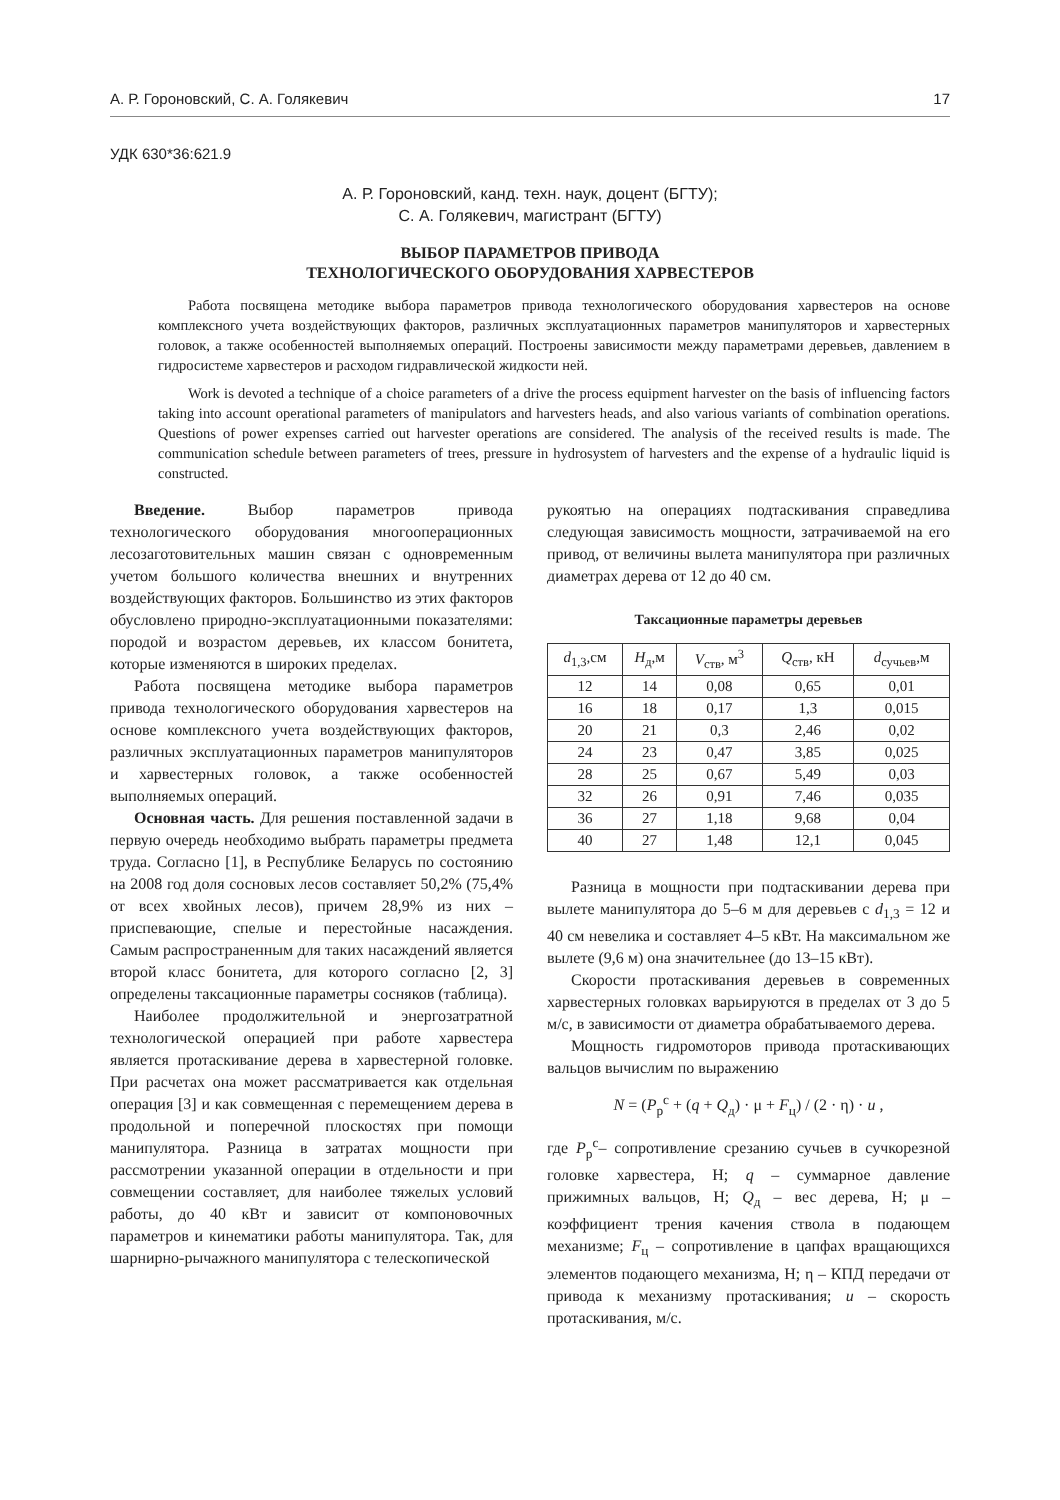А. Р. Гороновский, С. А. Голякевич 17
УДК 630*36:621.9
А. Р. Гороновский, канд. техн. наук, доцент (БГТУ);
С. А. Голякевич, магистрант (БГТУ)
ВЫБОР ПАРАМЕТРОВ ПРИВОДА
ТЕХНОЛОГИЧЕСКОГО ОБОРУДОВАНИЯ ХАРВЕСТЕРОВ
Работа посвящена методике выбора параметров привода технологического оборудования харвестеров на основе комплексного учета воздействующих факторов, различных эксплуатационных параметров манипуляторов и харвестерных головок, а также особенностей выполняемых операций. Построены зависимости между параметрами деревьев, давлением в гидросистеме харвестеров и расходом гидравлической жидкости ней.
Work is devoted a technique of a choice parameters of a drive the process equipment harvester on the basis of influencing factors taking into account operational parameters of manipulators and harvesters heads, and also various variants of combination operations. Questions of power expenses carried out harvester operations are considered. The analysis of the received results is made. The communication schedule between parameters of trees, pressure in hydrosystem of harvesters and the expense of a hydraulic liquid is constructed.
Введение. Выбор параметров привода технологического оборудования многооперационных лесозаготовительных машин связан с одновременным учетом большого количества внешних и внутренних воздействующих факторов. Большинство из этих факторов обусловлено природно-эксплуатационными показателями: породой и возрастом деревьев, их классом бонитета, которые изменяются в широких пределах.
Работа посвящена методике выбора параметров привода технологического оборудования харвестеров на основе комплексного учета воздействующих факторов, различных эксплуатационных параметров манипуляторов и харвестерных головок, а также особенностей выполняемых операций.
Основная часть. Для решения поставленной задачи в первую очередь необходимо выбрать параметры предмета труда. Согласно [1], в Республике Беларусь по состоянию на 2008 год доля сосновых лесов составляет 50,2% (75,4% от всех хвойных лесов), причем 28,9% из них – приспевающие, спелые и перестойные насаждения. Самым распространенным для таких насаждений является второй класс бонитета, для которого согласно [2, 3] определены таксационные параметры сосняков (таблица).
Наиболее продолжительной и энергозатратной технологической операцией при работе харвестера является протаскивание дерева в харвестерной головке. При расчетах она может рассматривается как отдельная операция [3] и как совмещенная с перемещением дерева в продольной и поперечной плоскостях при помощи манипулятора. Разница в затратах мощности при рассмотрении указанной операции в отдельности и при совмещении составляет, для наиболее тяжелых условий работы, до 40 кВт и зависит от компоновочных параметров и кинематики работы манипулятора. Так, для шарнирно-рычажного манипулятора с телескопической
рукоятью на операциях подтаскивания справедлива следующая зависимость мощности, затрачиваемой на его привод, от величины вылета манипулятора при различных диаметрах дерева от 12 до 40 см.
Таксационные параметры деревьев
| d<sub>1,3</sub>,см | H<sub>д</sub>,м | V<sub>ств</sub>, м<sup>3</sup> | Q<sub>ств</sub>, кН | d<sub>сучьев</sub>,м |
| --- | --- | --- | --- | --- |
| 12 | 14 | 0,08 | 0,65 | 0,01 |
| 16 | 18 | 0,17 | 1,3 | 0,015 |
| 20 | 21 | 0,3 | 2,46 | 0,02 |
| 24 | 23 | 0,47 | 3,85 | 0,025 |
| 28 | 25 | 0,67 | 5,49 | 0,03 |
| 32 | 26 | 0,91 | 7,46 | 0,035 |
| 36 | 27 | 1,18 | 9,68 | 0,04 |
| 40 | 27 | 1,48 | 12,1 | 0,045 |
Разница в мощности при подтаскивании дерева при вылете манипулятора до 5–6 м для деревьев с d<sub>1,3</sub> = 12 и 40 см невелика и составляет 4–5 кВт. На максимальном же вылете (9,6 м) она значительнее (до 13–15 кВт).
Скорости протаскивания деревьев в современных харвестерных головках варьируются в пределах от 3 до 5 м/с, в зависимости от диаметра обрабатываемого дерева.
Мощность гидромоторов привода протаскивающих вальцов вычислим по выражению
N = (P<sub>р</sub><sup>с</sup> + (q + Q<sub>д</sub>) · μ + F<sub>ц</sub>) / (2 · η) · u ,
где P<sub>р</sub><sup>с</sup>– сопротивление срезанию сучьев в сучкорезной головке харвестера, Н; q – суммарное давление прижимных вальцов, Н; Q<sub>д</sub> – вес дерева, Н; μ – коэффициент трения качения ствола в подающем механизме; F<sub>ц</sub> – сопротивление в цапфах вращающихся элементов подающего механизма, Н; η – КПД передачи от привода к механизму протаскивания; u – скорость протаскивания, м/с.